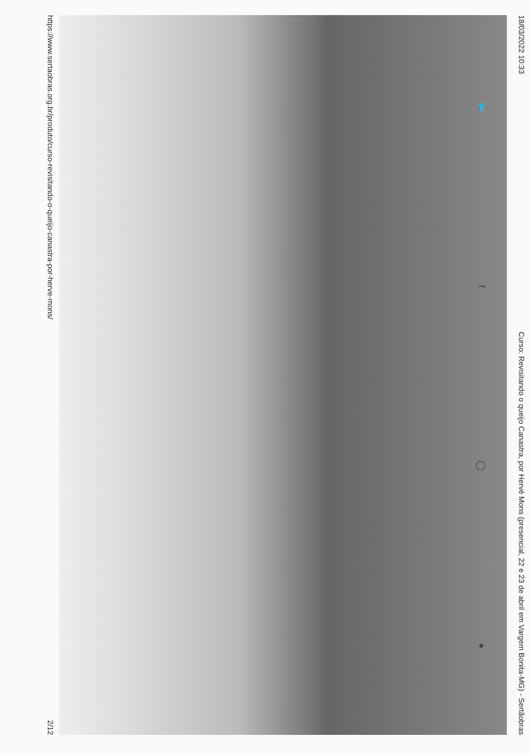18/03/2022 10:33 Curso: Revisitando o queijo Canastra, por Hervé Mons (presencial, 22 e 23 de abril em Vargem Bonita-MG) - Sertãobras
🐦 f ◯ ●
https://www.sertaobras.org.br/produto/curso-revisitando-o-queijo-canastra-por-herve-mons/ 2/12